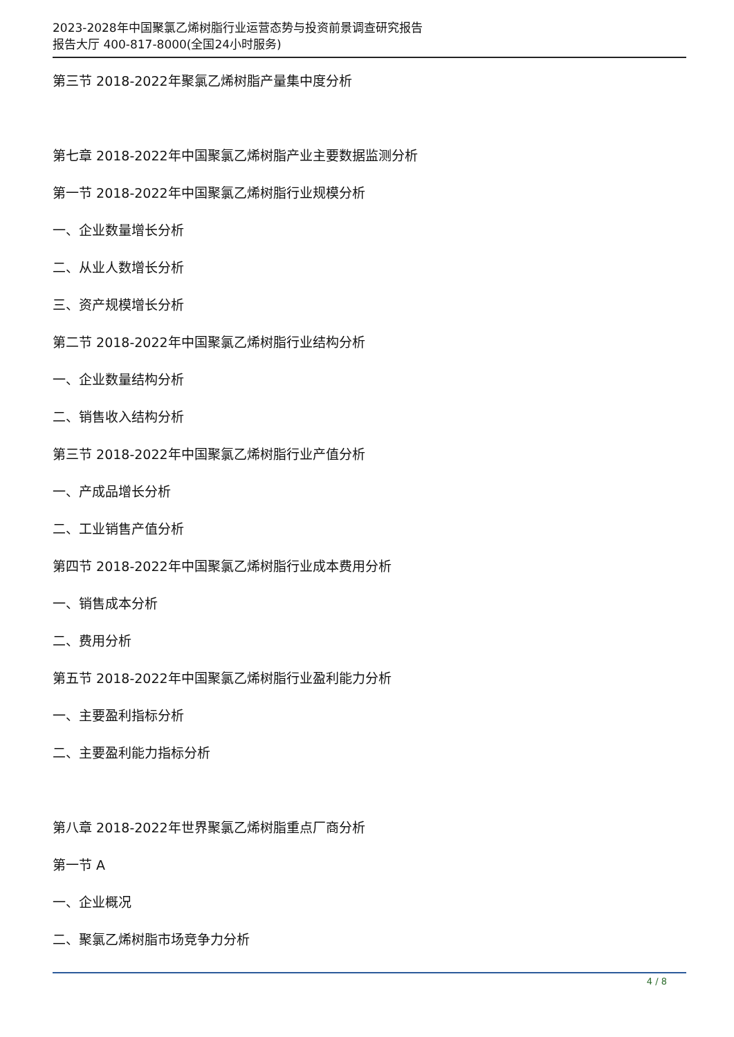2023-2028年中国聚氯乙烯树脂行业运营态势与投资前景调查研究报告
报告大厅 400-817-8000(全国24小时服务)
第三节 2018-2022年聚氯乙烯树脂产量集中度分析
第七章 2018-2022年中国聚氯乙烯树脂产业主要数据监测分析
第一节 2018-2022年中国聚氯乙烯树脂行业规模分析
一、企业数量增长分析
二、从业人数增长分析
三、资产规模增长分析
第二节 2018-2022年中国聚氯乙烯树脂行业结构分析
一、企业数量结构分析
二、销售收入结构分析
第三节 2018-2022年中国聚氯乙烯树脂行业产值分析
一、产成品增长分析
二、工业销售产值分析
第四节 2018-2022年中国聚氯乙烯树脂行业成本费用分析
一、销售成本分析
二、费用分析
第五节 2018-2022年中国聚氯乙烯树脂行业盈利能力分析
一、主要盈利指标分析
二、主要盈利能力指标分析
第八章 2018-2022年世界聚氯乙烯树脂重点厂商分析
第一节 A
一、企业概况
二、聚氯乙烯树脂市场竞争力分析
4 / 8